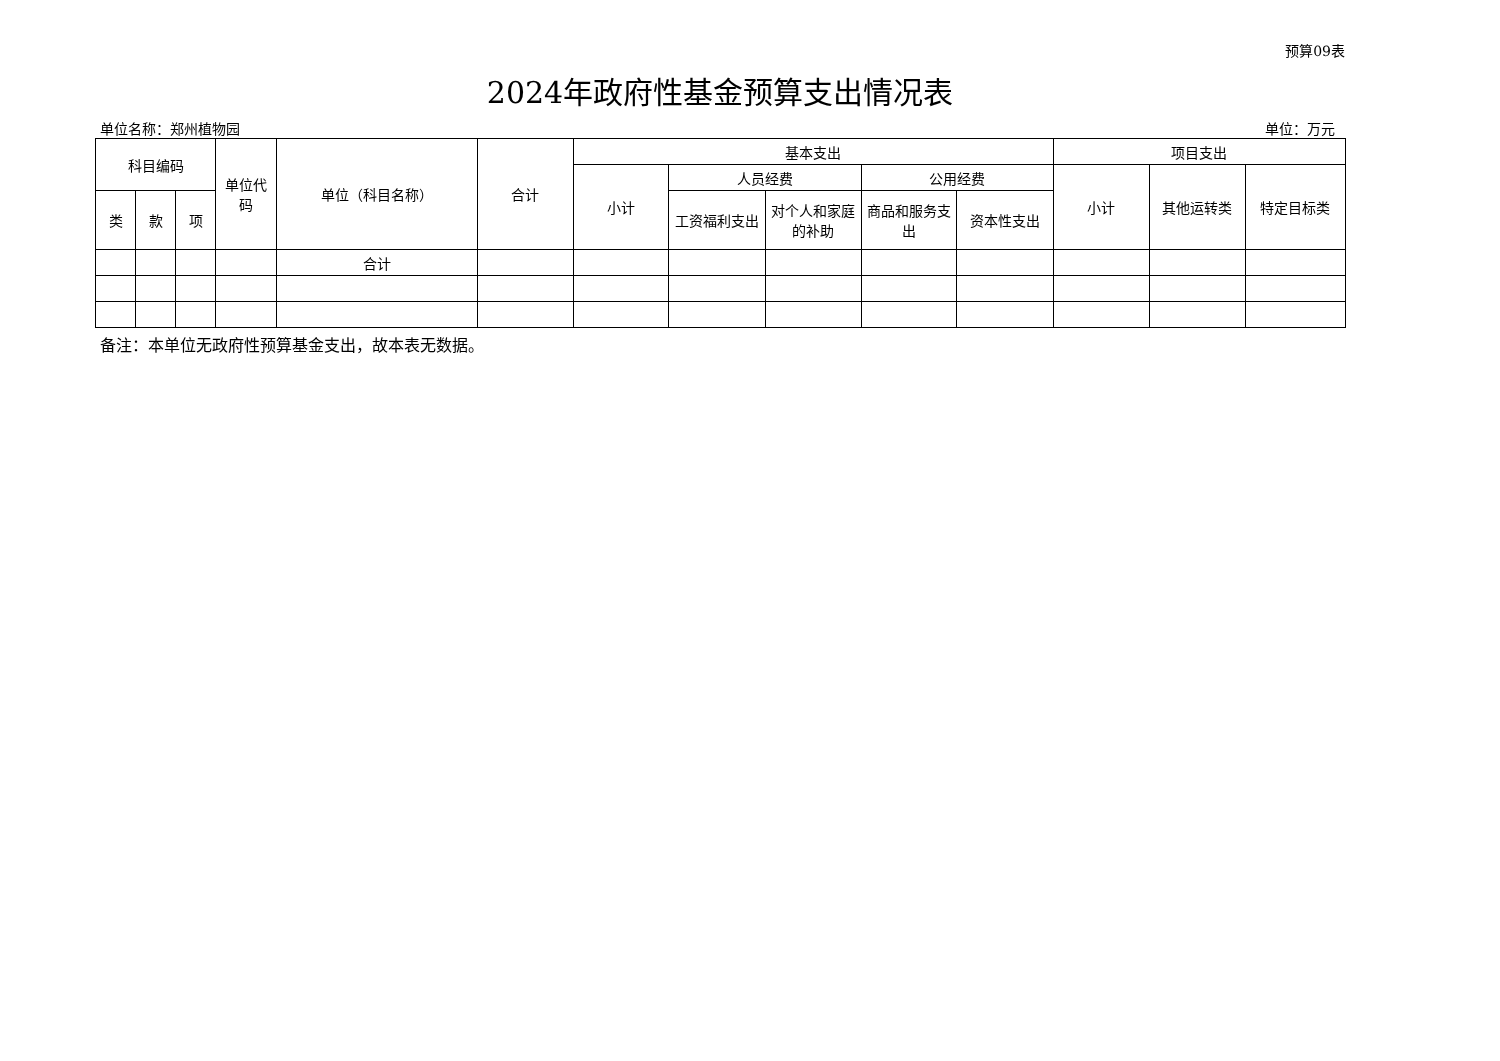预算09表
2024年政府性基金预算支出情况表
单位名称：郑州植物园 单位：万元
| 科目编码 | | | 单位代码 | 单位（科目名称） | 合计 | 基本支出 | | | | | 项目支出 | | |
| --- | --- | --- | --- | --- | --- | --- | --- | --- | --- | --- | --- | --- | --- |
| | | | | | | 小计 | 人员经费 | | 公用经费 | | 小计 | 其他运转类 | 特定目标类 |
| 类 | 款 | 项 | | | | | 工资福利支出 | 对个人和家庭的补助 | 商品和服务支出 | 资本性支出 | | | |
| | | | | 合计 | | | | | | | | | |
备注：本单位无政府性预算基金支出，故本表无数据。